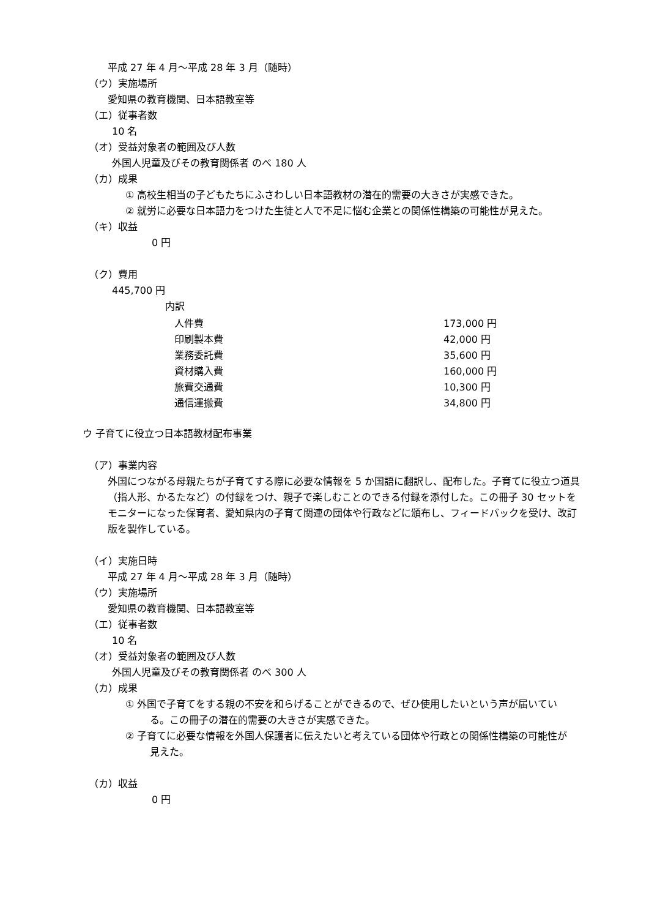平成 27 年 4 月～平成 28 年 3 月（随時）
（ウ）実施場所
愛知県の教育機関、日本語教室等
（エ）従事者数
10 名
（オ）受益対象者の範囲及び人数
外国人児童及びその教育関係者 のべ 180 人
（カ）成果
① 高校生相当の子どもたちにふさわしい日本語教材の潜在的需要の大きさが実感できた。
② 就労に必要な日本語力をつけた生徒と人で不足に悩む企業との関係性構築の可能性が見えた。
（キ）収益
0 円
（ク）費用
445,700 円
内訳
| 人件費 | 173,000 円 |
| 印刷製本費 | 42,000 円 |
| 業務委託費 | 35,600 円 |
| 資材購入費 | 160,000 円 |
| 旅費交通費 | 10,300 円 |
| 通信運搬費 | 34,800 円 |
ウ 子育てに役立つ日本語教材配布事業
（ア）事業内容
外国につながる母親たちが子育てする際に必要な情報を 5 か国語に翻訳し、配布した。子育てに役立つ道具（指人形、かるたなど）の付録をつけ、親子で楽しむことのできる付録を添付した。この冊子 30 セットをモニターになった保育者、愛知県内の子育て関連の団体や行政などに頒布し、フィードバックを受け、改訂版を製作している。
（イ）実施日時
平成 27 年 4 月～平成 28 年 3 月（随時）
（ウ）実施場所
愛知県の教育機関、日本語教室等
（エ）従事者数
10 名
（オ）受益対象者の範囲及び人数
外国人児童及びその教育関係者 のべ 300 人
（カ）成果
① 外国で子育てをする親の不安を和らげることができるので、ぜひ使用したいという声が届いている。この冊子の潜在的需要の大きさが実感できた。
② 子育てに必要な情報を外国人保護者に伝えたいと考えている団体や行政との関係性構築の可能性が見えた。
（カ）収益
0 円